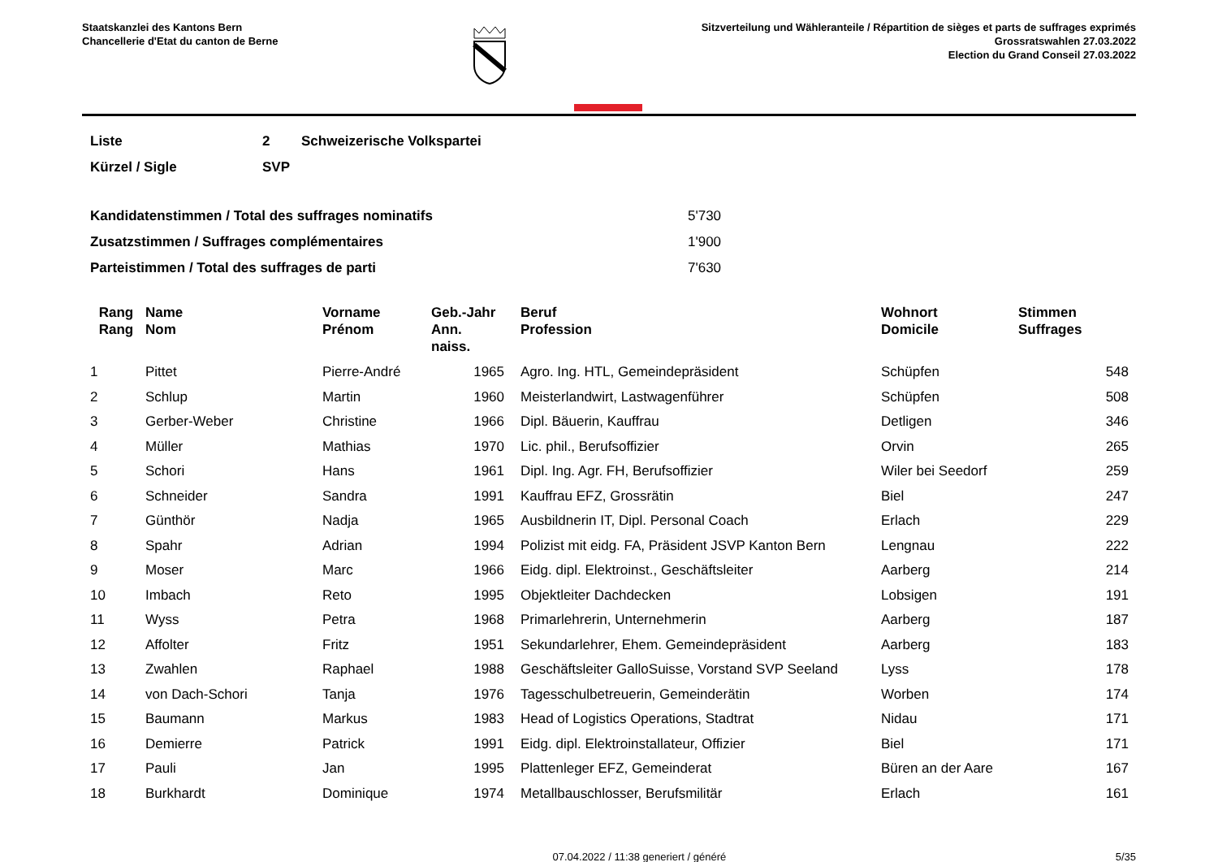Staatskanzlei des Kantons Bern
Chancellerie d'Etat du canton de Berne
Sitzverteilung und Wähleranteile / Répartition de sièges et parts de suffrages exprimés
Grossratswahlen 27.03.2022
Election du Grand Conseil 27.03.2022
| Liste | 2 | Schweizerische Volkspartei |
| Kürzel / Sigle | SVP | |
| Kandidatenstimmen / Total des suffrages nominatifs | 5'730 |
| Zusatzstimmen / Suffrages complémentaires | 1'900 |
| Parteistimmen / Total des suffrages de parti | 7'630 |
| Rang Rang | Name Nom | Vorname Prénom | Geb.-Jahr Ann. naiss. | Beruf Profession | Wohnort Domicile | Stimmen Suffrages |
| --- | --- | --- | --- | --- | --- | --- |
| 1 | Pittet | Pierre-André | 1965 | Agro. Ing. HTL, Gemeindepräsident | Schüpfen | 548 |
| 2 | Schlup | Martin | 1960 | Meisterlandwirt, Lastwagenführer | Schüpfen | 508 |
| 3 | Gerber-Weber | Christine | 1966 | Dipl. Bäuerin, Kauffrau | Detligen | 346 |
| 4 | Müller | Mathias | 1970 | Lic. phil., Berufsoffizier | Orvin | 265 |
| 5 | Schori | Hans | 1961 | Dipl. Ing. Agr. FH, Berufsoffizier | Wiler bei Seedorf | 259 |
| 6 | Schneider | Sandra | 1991 | Kauffrau EFZ, Grossrätin | Biel | 247 |
| 7 | Günthör | Nadja | 1965 | Ausbildnerin IT, Dipl. Personal Coach | Erlach | 229 |
| 8 | Spahr | Adrian | 1994 | Polizist mit eidg. FA, Präsident JSVP Kanton Bern | Lengnau | 222 |
| 9 | Moser | Marc | 1966 | Eidg. dipl. Elektroinst., Geschäftsleiter | Aarberg | 214 |
| 10 | Imbach | Reto | 1995 | Objektleiter Dachdecken | Lobsigen | 191 |
| 11 | Wyss | Petra | 1968 | Primarlehrerin, Unternehmerin | Aarberg | 187 |
| 12 | Affolter | Fritz | 1951 | Sekundarlehrer, Ehem. Gemeindepräsident | Aarberg | 183 |
| 13 | Zwahlen | Raphael | 1988 | Geschäftsleiter GalloSuisse, Vorstand SVP Seeland | Lyss | 178 |
| 14 | von Dach-Schori | Tanja | 1976 | Tagesschulbetreuerin, Gemeinderätin | Worben | 174 |
| 15 | Baumann | Markus | 1983 | Head of Logistics Operations, Stadtrat | Nidau | 171 |
| 16 | Demierre | Patrick | 1991 | Eidg. dipl. Elektroinstallateur, Offizier | Biel | 171 |
| 17 | Pauli | Jan | 1995 | Plattenleger EFZ, Gemeinderat | Büren an der Aare | 167 |
| 18 | Burkhardt | Dominique | 1974 | Metallbauschlosser, Berufsmilitär | Erlach | 161 |
07.04.2022 / 11:38 generiert / généré 5/35